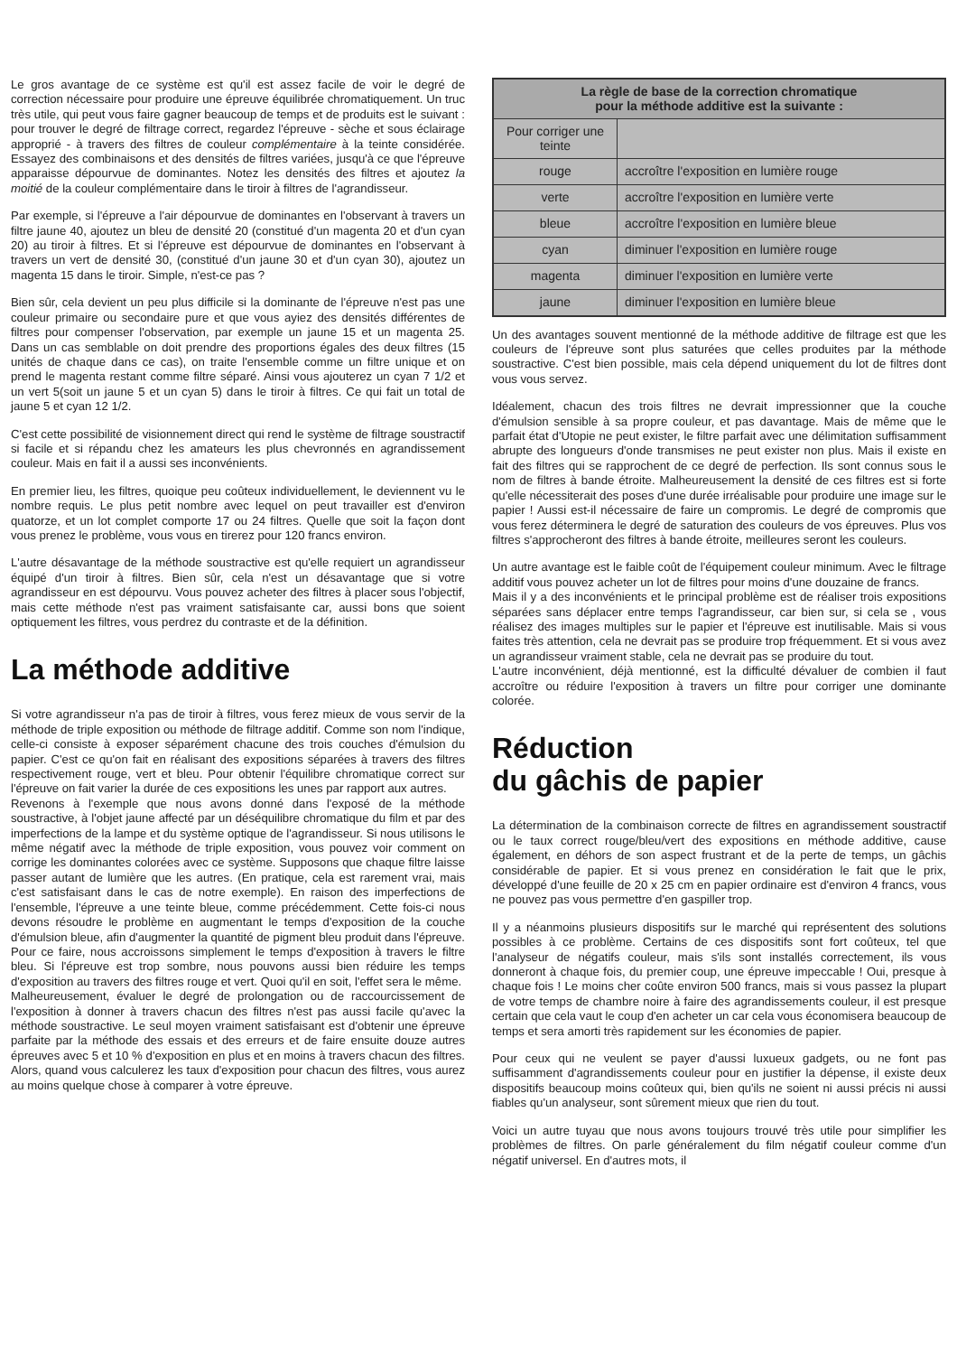Le gros avantage de ce système est qu'il est assez facile de voir le degré de correction nécessaire pour produire une épreuve équilibrée chromatiquement. Un truc très utile, qui peut vous faire gagner beaucoup de temps et de produits est le suivant : pour trouver le degré de filtrage correct, regardez l'épreuve - sèche et sous éclairage approprié - à travers des filtres de couleur complémentaire à la teinte considérée. Essayez des combinaisons et des densités de filtres variées, jusqu'à ce que l'épreuve apparaisse dépourvue de dominantes. Notez les densités des filtres et ajoutez la moitié de la couleur complémentaire dans le tiroir à filtres de l'agrandisseur.
Par exemple, si l'épreuve a l'air dépourvue de dominantes en l'observant à travers un filtre jaune 40, ajoutez un bleu de densité 20 (constitué d'un magenta 20 et d'un cyan 20) au tiroir à filtres. Et si l'épreuve est dépourvue de dominantes en l'observant à travers un vert de densité 30, (constitué d'un jaune 30 et d'un cyan 30), ajoutez un magenta 15 dans le tiroir. Simple, n'est-ce pas ?
Bien sûr, cela devient un peu plus difficile si la dominante de l'épreuve n'est pas une couleur primaire ou secondaire pure et que vous ayiez des densités différentes de filtres pour compenser l'observation, par exemple un jaune 15 et un magenta 25. Dans un cas semblable on doit prendre des proportions égales des deux filtres (15 unités de chaque dans ce cas), on traite l'ensemble comme un filtre unique et on prend le magenta restant comme filtre séparé. Ainsi vous ajouterez un cyan 7 1/2 et un vert 5(soit un jaune 5 et un cyan 5) dans le tiroir à filtres. Ce qui fait un total de jaune 5 et cyan 12 1/2.
C'est cette possibilité de visionnement direct qui rend le système de filtrage soustractif si facile et si répandu chez les amateurs les plus chevronnés en agrandissement couleur. Mais en fait il a aussi ses inconvénients.
En premier lieu, les filtres, quoique peu coûteux individuellement, le deviennent vu le nombre requis. Le plus petit nombre avec lequel on peut travailler est d'environ quatorze, et un lot complet comporte 17 ou 24 filtres. Quelle que soit la façon dont vous prenez le problème, vous vous en tirerez pour 120 francs environ.
L'autre désavantage de la méthode soustractive est qu'elle requiert un agrandisseur équipé d'un tiroir à filtres. Bien sûr, cela n'est un désavantage que si votre agrandisseur en est dépourvu. Vous pouvez acheter des filtres à placer sous l'objectif, mais cette méthode n'est pas vraiment satisfaisante car, aussi bons que soient optiquement les filtres, vous perdrez du contraste et de la définition.
La méthode additive
Si votre agrandisseur n'a pas de tiroir à filtres, vous ferez mieux de vous servir de la méthode de triple exposition ou méthode de filtrage additif. Comme son nom l'indique, celle-ci consiste à exposer séparément chacune des trois couches d'émulsion du papier. C'est ce qu'on fait en réalisant des expositions séparées à travers des filtres respectivement rouge, vert et bleu. Pour obtenir l'équilibre chromatique correct sur l'épreuve on fait varier la durée de ces expositions les unes par rapport aux autres.
Revenons à l'exemple que nous avons donné dans l'exposé de la méthode soustractive, à l'objet jaune affecté par un déséquilibre chromatique du film et par des imperfections de la lampe et du système optique de l'agrandisseur. Si nous utilisons le même négatif avec la méthode de triple exposition, vous pouvez voir comment on corrige les dominantes colorées avec ce système. Supposons que chaque filtre laisse passer autant de lumière que les autres. (En pratique, cela est rarement vrai, mais c'est satisfaisant dans le cas de notre exemple). En raison des imperfections de l'ensemble, l'épreuve a une teinte bleue, comme précédemment. Cette fois-ci nous devons résoudre le problème en augmentant le temps d'exposition de la couche d'émulsion bleue, afin d'augmenter la quantité de pigment bleu produit dans l'épreuve. Pour ce faire, nous accroissons simplement le temps d'exposition à travers le filtre bleu. Si l'épreuve est trop sombre, nous pouvons aussi bien réduire les temps d'exposition au travers des filtres rouge et vert. Quoi qu'il en soit, l'effet sera le même.
Malheureusement, évaluer le degré de prolongation ou de raccourcissement de l'exposition à donner à travers chacun des filtres n'est pas aussi facile qu'avec la méthode soustractive. Le seul moyen vraiment satisfaisant est d'obtenir une épreuve parfaite par la méthode des essais et des erreurs et de faire ensuite douze autres épreuves avec 5 et 10 % d'exposition en plus et en moins à travers chacun des filtres. Alors, quand vous calculerez les taux d'exposition pour chacun des filtres, vous aurez au moins quelque chose à comparer à votre épreuve.
| La règle de base de la correction chromatique pour la méthode additive est la suivante : | |
| --- | --- |
| Pour corriger une teinte | |
| rouge | accroître l'exposition en lumière rouge |
| verte | accroître l'exposition en lumière verte |
| bleue | accroître l'exposition en lumière bleue |
| cyan | diminuer l'exposition en lumière rouge |
| magenta | diminuer l'exposition en lumière verte |
| jaune | diminuer l'exposition en lumière bleue |
Un des avantages souvent mentionné de la méthode additive de filtrage est que les couleurs de l'épreuve sont plus saturées que celles produites par la méthode soustractive. C'est bien possible, mais cela dépend uniquement du lot de filtres dont vous vous servez.
Idéalement, chacun des trois filtres ne devrait impressionner que la couche d'émulsion sensible à sa propre couleur, et pas davantage. Mais de même que le parfait état d'Utopie ne peut exister, le filtre parfait avec une délimitation suffisamment abrupte des longueurs d'onde transmises ne peut exister non plus. Mais il existe en fait des filtres qui se rapprochent de ce degré de perfection. Ils sont connus sous le nom de filtres à bande étroite. Malheureusement la densité de ces filtres est si forte qu'elle nécessiterait des poses d'une durée irréalisable pour produire une image sur le papier ! Aussi est-il nécessaire de faire un compromis. Le degré de compromis que vous ferez déterminera le degré de saturation des couleurs de vos épreuves. Plus vos filtres s'approcheront des filtres à bande étroite, meilleures seront les couleurs.
Un autre avantage est le faible coût de l'équipement couleur minimum. Avec le filtrage additif vous pouvez acheter un lot de filtres pour moins d'une douzaine de francs.
Mais il y a des inconvénients et le principal problème est de réaliser trois expositions séparées sans déplacer entre temps l'agrandisseur, car bien sur, si cela se , vous réalisez des images multiples sur le papier et l'épreuve est inutilisable. Mais si vous faites très attention, cela ne devrait pas se produire trop fréquemment. Et si vous avez un agrandisseur vraiment stable, cela ne devrait pas se produire du tout.
L'autre inconvénient, déjà mentionné, est la difficulté dévaluer de combien il faut accroître ou réduire l'exposition à travers un filtre pour corriger une dominante colorée.
Réduction
du gâchis de papier
La détermination de la combinaison correcte de filtres en agrandissement soustractif ou le taux correct rouge/bleu/vert des expositions en méthode additive, cause également, en déhors de son aspect frustrant et de la perte de temps, un gâchis considérable de papier. Et si vous prenez en considération le fait que le prix, développé d'une feuille de 20 x 25 cm en papier ordinaire est d'environ 4 francs, vous ne pouvez pas vous permettre d'en gaspiller trop.
Il y a néanmoins plusieurs dispositifs sur le marché qui représentent des solutions possibles à ce problème. Certains de ces dispositifs sont fort coûteux, tel que l'analyseur de négatifs couleur, mais s'ils sont installés correctement, ils vous donneront à chaque fois, du premier coup, une épreuve impeccable ! Oui, presque à chaque fois ! Le moins cher coûte environ 500 francs, mais si vous passez la plupart de votre temps de chambre noire à faire des agrandissements couleur, il est presque certain que cela vaut le coup d'en acheter un car cela vous économisera beaucoup de temps et sera amorti très rapidement sur les économies de papier.
Pour ceux qui ne veulent se payer d'aussi luxueux gadgets, ou ne font pas suffisamment d'agrandissements couleur pour en justifier la dépense, il existe deux dispositifs beaucoup moins coûteux qui, bien qu'ils ne soient ni aussi précis ni aussi fiables qu'un analyseur, sont sûrement mieux que rien du tout.
Voici un autre tuyau que nous avons toujours trouvé très utile pour simplifier les problèmes de filtres. On parle généralement du film négatif couleur comme d'un négatif universel. En d'autres mots, il